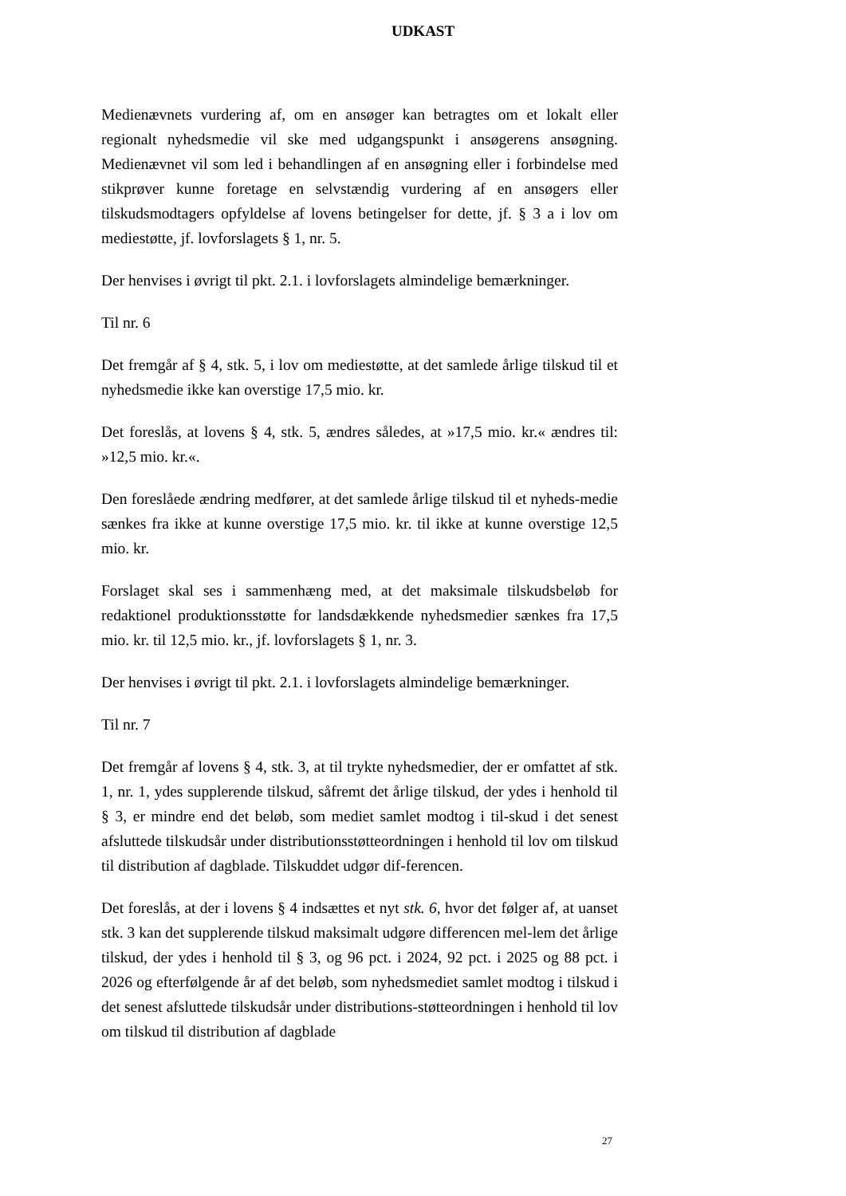UDKAST
Medienævnets vurdering af, om en ansøger kan betragtes om et lokalt eller regionalt nyhedsmedie vil ske med udgangspunkt i ansøgerens ansøgning. Medienævnet vil som led i behandlingen af en ansøgning eller i forbindelse med stikprøver kunne foretage en selvstændig vurdering af en ansøgers eller tilskudsmodtagers opfyldelse af lovens betingelser for dette, jf. § 3 a i lov om mediestøtte, jf. lovforslagets § 1, nr. 5.
Der henvises i øvrigt til pkt. 2.1. i lovforslagets almindelige bemærkninger.
Til nr. 6
Det fremgår af § 4, stk. 5, i lov om mediestøtte, at det samlede årlige tilskud til et nyhedsmedie ikke kan overstige 17,5 mio. kr.
Det foreslås, at lovens § 4, stk. 5, ændres således, at »17,5 mio. kr.« ændres til: »12,5 mio. kr.«.
Den foreslåede ændring medfører, at det samlede årlige tilskud til et nyheds-medie sænkes fra ikke at kunne overstige 17,5 mio. kr. til ikke at kunne overstige 12,5 mio. kr.
Forslaget skal ses i sammenhæng med, at det maksimale tilskudsbeløb for redaktionel produktionsstøtte for landsdækkende nyhedsmedier sænkes fra 17,5 mio. kr. til 12,5 mio. kr., jf. lovforslagets § 1, nr. 3.
Der henvises i øvrigt til pkt. 2.1. i lovforslagets almindelige bemærkninger.
Til nr. 7
Det fremgår af lovens § 4, stk. 3, at til trykte nyhedsmedier, der er omfattet af stk. 1, nr. 1, ydes supplerende tilskud, såfremt det årlige tilskud, der ydes i henhold til § 3, er mindre end det beløb, som mediet samlet modtog i til-skud i det senest afsluttede tilskudsår under distributionsstøtteordningen i henhold til lov om tilskud til distribution af dagblade. Tilskuddet udgør dif-ferencen.
Det foreslås, at der i lovens § 4 indsættes et nyt stk. 6, hvor det følger af, at uanset stk. 3 kan det supplerende tilskud maksimalt udgøre differencen mel-lem det årlige tilskud, der ydes i henhold til § 3, og 96 pct. i 2024, 92 pct. i 2025 og 88 pct. i 2026 og efterfølgende år af det beløb, som nyhedsmediet samlet modtog i tilskud i det senest afsluttede tilskudsår under distributions-støtteordningen i henhold til lov om tilskud til distribution af dagblade
27